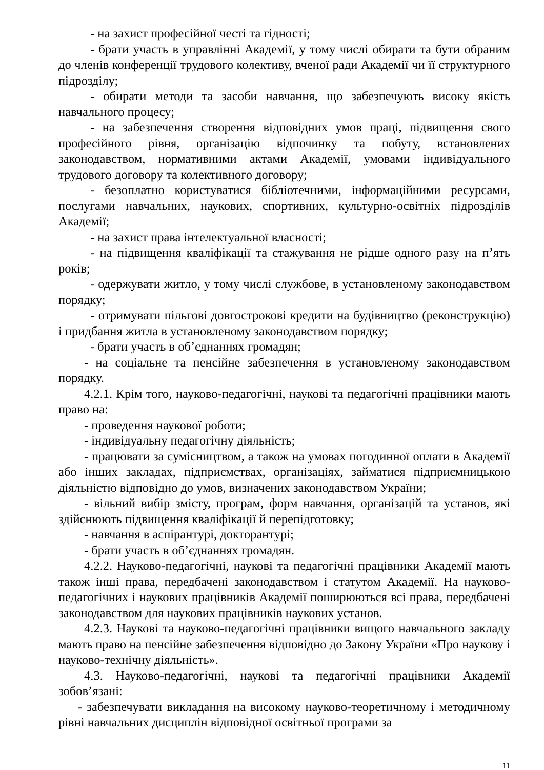- на захист професійної честі та гідності;
- брати участь в управлінні Академії, у тому числі обирати та бути обраним до членів конференції трудового колективу, вченої ради Академії чи її структурного підрозділу;
- обирати методи та засоби навчання, що забезпечують високу якість навчального процесу;
- на забезпечення створення відповідних умов праці, підвищення свого професійного рівня, організацію відпочинку та побуту, встановлених законодавством, нормативними актами Академії, умовами індивідуального трудового договору та колективного договору;
- безоплатно користуватися бібліотечними, інформаційними ресурсами, послугами навчальних, наукових, спортивних, культурно-освітніх підрозділів Академії;
- на захист права інтелектуальної власності;
- на підвищення кваліфікації та стажування не рідше одного разу на п’ять років;
- одержувати житло, у тому числі службове, в установленому законодавством порядку;
- отримувати пільгові довгострокові кредити на будівництво (реконструкцію) і придбання житла в установленому законодавством порядку;
- брати участь в об’єднаннях громадян;
- на соціальне та пенсійне забезпечення в установленому законодавством порядку.
4.2.1. Крім того, науково-педагогічні, наукові та педагогічні працівники мають право на:
- проведення наукової роботи;
- індивідуальну педагогічну діяльність;
- працювати за сумісництвом, а також на умовах погодинної оплати в Академії або інших закладах, підприємствах, організаціях, займатися підприємницькою діяльністю відповідно до умов, визначених законодавством України;
- вільний вибір змісту, програм, форм навчання, організацій та установ, які здійснюють підвищення кваліфікації й перепідготовку;
- навчання в аспірантурі, докторантурі;
- брати участь в об’єднаннях громадян.
4.2.2. Науково-педагогічні, наукові та педагогічні працівники Академії мають також інші права, передбачені законодавством і статутом Академії. На науково-педагогічних і наукових працівників Академії поширюються всі права, передбачені законодавством для наукових працівників наукових установ.
4.2.3. Наукові та науково-педагогічні працівники вищого навчального закладу мають право на пенсійне забезпечення відповідно до Закону України «Про наукову і науково-технічну діяльність».
4.3. Науково-педагогічні, наукові та педагогічні працівники Академії зобов’язані:
- забезпечувати викладання на високому науково-теоретичному і методичному рівні навчальних дисциплін відповідної освітньої програми за
11